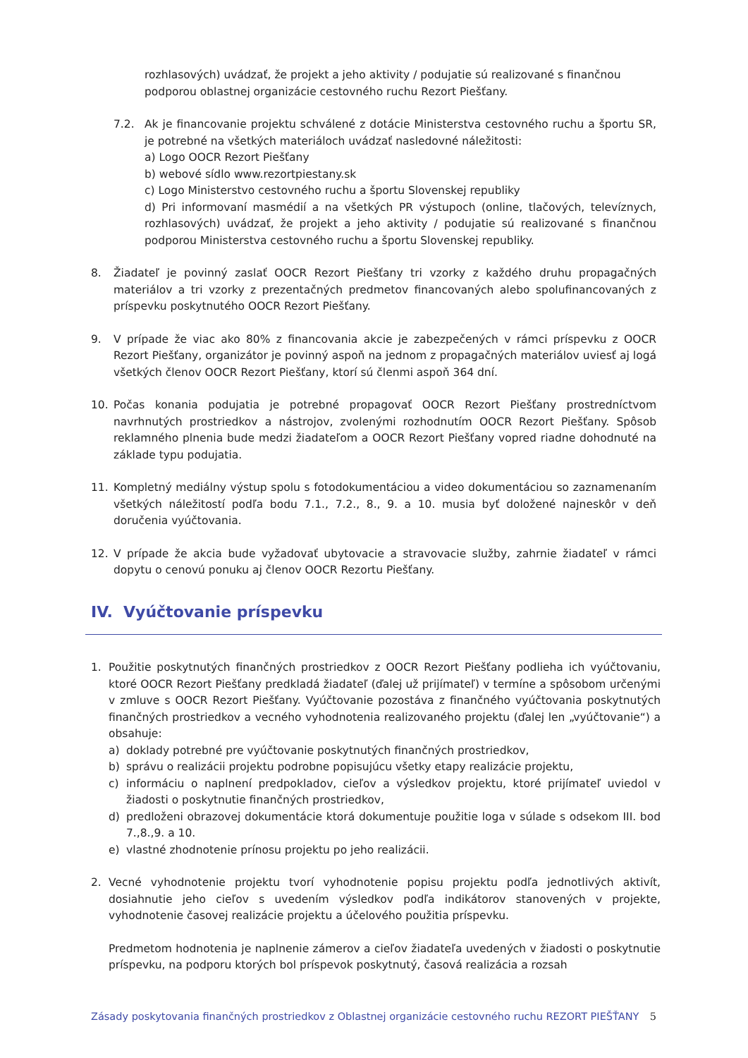rozhlasových) uvádzať, že projekt a jeho aktivity / podujatie sú realizované s finančnou podporou oblastnej organizácie cestovného ruchu Rezort Piešťany.
7.2. Ak je financovanie projektu schválené z dotácie Ministerstva cestovného ruchu a športu SR, je potrebné na všetkých materiáloch uvádzať nasledovné náležitosti:
a) Logo OOCR Rezort Piešťany
b) webové sídlo www.rezortpiestany.sk
c) Logo Ministerstvo cestovného ruchu a športu Slovenskej republiky
d) Pri informovaní masmédií a na všetkých PR výstupoch (online, tlačových, televíznych, rozhlasových) uvádzať, že projekt a jeho aktivity / podujatie sú realizované s finančnou podporou Ministerstva cestovného ruchu a športu Slovenskej republiky.
8. Žiadateľ je povinný zaslať OOCR Rezort Piešťany tri vzorky z každého druhu propagačných materiálov a tri vzorky z prezentačných predmetov financovaných alebo spolufinancovaných z príspevku poskytnutého OOCR Rezort Piešťany.
9. V prípade že viac ako 80% z financovania akcie je zabezpečených v rámci príspevku z OOCR Rezort Piešťany, organizátor je povinný aspoň na jednom z propagačných materiálov uviesť aj logá všetkých členov OOCR Rezort Piešťany, ktorí sú členmi aspoň 364 dní.
10. Počas konania podujatia je potrebné propagovať OOCR Rezort Piešťany prostredníctvom navrhnutých prostriedkov a nástrojov, zvolenými rozhodnutím OOCR Rezort Piešťany. Spôsob reklamného plnenia bude medzi žiadateľom a OOCR Rezort Piešťany vopred riadne dohodnuté na základe typu podujatia.
11. Kompletný mediálny výstup spolu s fotodokumentáciou a video dokumentáciou so zaznamenaním všetkých náležitostí podľa bodu 7.1., 7.2., 8., 9. a 10. musia byť doložené najneskôr v deň doručenia vyúčtovania.
12. V prípade že akcia bude vyžadovať ubytovacie a stravovacie služby, zahrnie žiadateľ v rámci dopytu o cenovú ponuku aj členov OOCR Rezortu Piešťany.
IV. Vyúčtovanie príspevku
1. Použitie poskytnutých finančných prostriedkov z OOCR Rezort Piešťany podlieha ich vyúčtovaniu, ktoré OOCR Rezort Piešťany predkladá žiadateľ (ďalej už prijímateľ) v termíne a spôsobom určenými v zmluve s OOCR Rezort Piešťany. Vyúčtovanie pozostáva z finančného vyúčtovania poskytnutých finančných prostriedkov a vecného vyhodnotenia realizovaného projektu (ďalej len „vyúčtovanie“) a obsahuje:
a) doklady potrebné pre vyúčtovanie poskytnutých finančných prostriedkov,
b) správu o realizácii projektu podrobne popisujúcu všetky etapy realizácie projektu,
c) informáciu o naplnení predpokladov, cieľov a výsledkov projektu, ktoré prijímateľ uviedol v žiadosti o poskytnutie finančných prostriedkov,
d) predloženi obrazovej dokumentácie ktorá dokumentuje použitie loga v súlade s odsekom III. bod 7.,8.,9. a 10.
e) vlastné zhodnotenie prínosu projektu po jeho realizácii.
2. Vecné vyhodnotenie projektu tvorí vyhodnotenie popisu projektu podľa jednotlivých aktivít, dosiahnutie jeho cieľov s uvedením výsledkov podľa indikátorov stanovených v projekte, vyhodnotenie časovej realizácie projektu a účelového použitia príspevku.
Predmetom hodnotenia je naplnenie zámerov a cieľov žiadateľa uvedených v žiadosti o poskytnutie príspevku, na podporu ktorých bol príspevok poskytnutý, časová realizácia a rozsah
Zásady poskytovania finančných prostriedkov z Oblastnej organizácie cestovného ruchu REZORT PIEŠŤANY 5